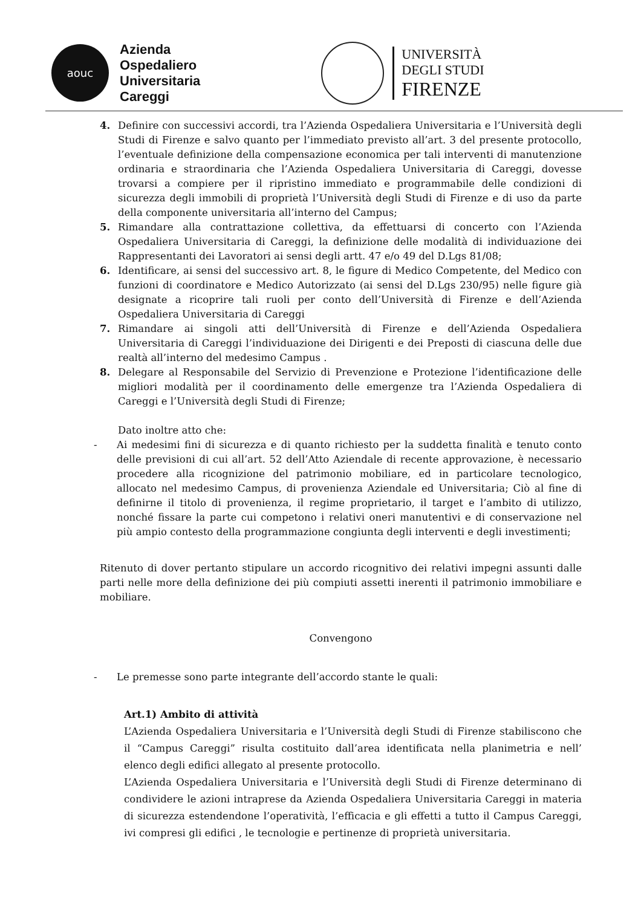aouc
Azienda
Ospedaliero
Universitaria
Careggi
UNIVERSITÀ
DEGLI STUDI
FIRENZE
4. Definire con successivi accordi, tra l’Azienda Ospedaliera Universitaria e l’Università degli Studi di Firenze e salvo quanto per l’immediato previsto all’art. 3 del presente protocollo, l’eventuale definizione della compensazione economica per tali interventi di manutenzione ordinaria e straordinaria che l’Azienda Ospedaliera Universitaria di Careggi, dovesse trovarsi a compiere per il ripristino immediato e programmabile delle condizioni di sicurezza degli immobili di proprietà l’Università degli Studi di Firenze e di uso da parte della componente universitaria all’interno del Campus;
5. Rimandare alla contrattazione collettiva, da effettuarsi di concerto con l’Azienda Ospedaliera Universitaria di Careggi, la definizione delle modalità di individuazione dei Rappresentanti dei Lavoratori ai sensi degli artt. 47 e/o 49 del D.Lgs 81/08;
6. Identificare, ai sensi del successivo art. 8, le figure di Medico Competente, del Medico con funzioni di coordinatore e Medico Autorizzato (ai sensi del D.Lgs 230/95) nelle figure già designate a ricoprire tali ruoli per conto dell’Università di Firenze e dell’Azienda Ospedaliera Universitaria di Careggi
7. Rimandare ai singoli atti dell’Università di Firenze e dell’Azienda Ospedaliera Universitaria di Careggi l’individuazione dei Dirigenti e dei Preposti di ciascuna delle due realtà all’interno del medesimo Campus .
8. Delegare al Responsabile del Servizio di Prevenzione e Protezione l’identificazione delle migliori modalità per il coordinamento delle emergenze tra l’Azienda Ospedaliera di Careggi e l’Università degli Studi di Firenze;
Dato inoltre atto che:
- Ai medesimi fini di sicurezza e di quanto richiesto per la suddetta finalità e tenuto conto delle previsioni di cui all’art. 52 dell’Atto Aziendale di recente approvazione, è necessario procedere alla ricognizione del patrimonio mobiliare, ed in particolare tecnologico, allocato nel medesimo Campus, di provenienza Aziendale ed Universitaria; Ciò al fine di definirne il titolo di provenienza, il regime proprietario, il target e l’ambito di utilizzo, nonché fissare la parte cui competono i relativi oneri manutentivi e di conservazione nel più ampio contesto della programmazione congiunta degli interventi e degli investimenti;
Ritenuto di dover pertanto stipulare un accordo ricognitivo dei relativi impegni assunti dalle parti nelle more della definizione dei più compiuti assetti inerenti il patrimonio immobiliare e mobiliare.
Convengono
- Le premesse sono parte integrante dell’accordo stante le quali:
Art.1) Ambito di attività
L’Azienda Ospedaliera Universitaria e l’Università degli Studi di Firenze stabiliscono che il “Campus Careggi” risulta costituito dall’area identificata nella planimetria e nell’ elenco degli edifici allegato al presente protocollo.
L’Azienda Ospedaliera Universitaria e l’Università degli Studi di Firenze determinano di condividere le azioni intraprese da Azienda Ospedaliera Universitaria Careggi in materia di sicurezza estendendone l’operatività, l’efficacia e gli effetti a tutto il Campus Careggi, ivi compresi gli edifici , le tecnologie e pertinenze di proprietà universitaria.